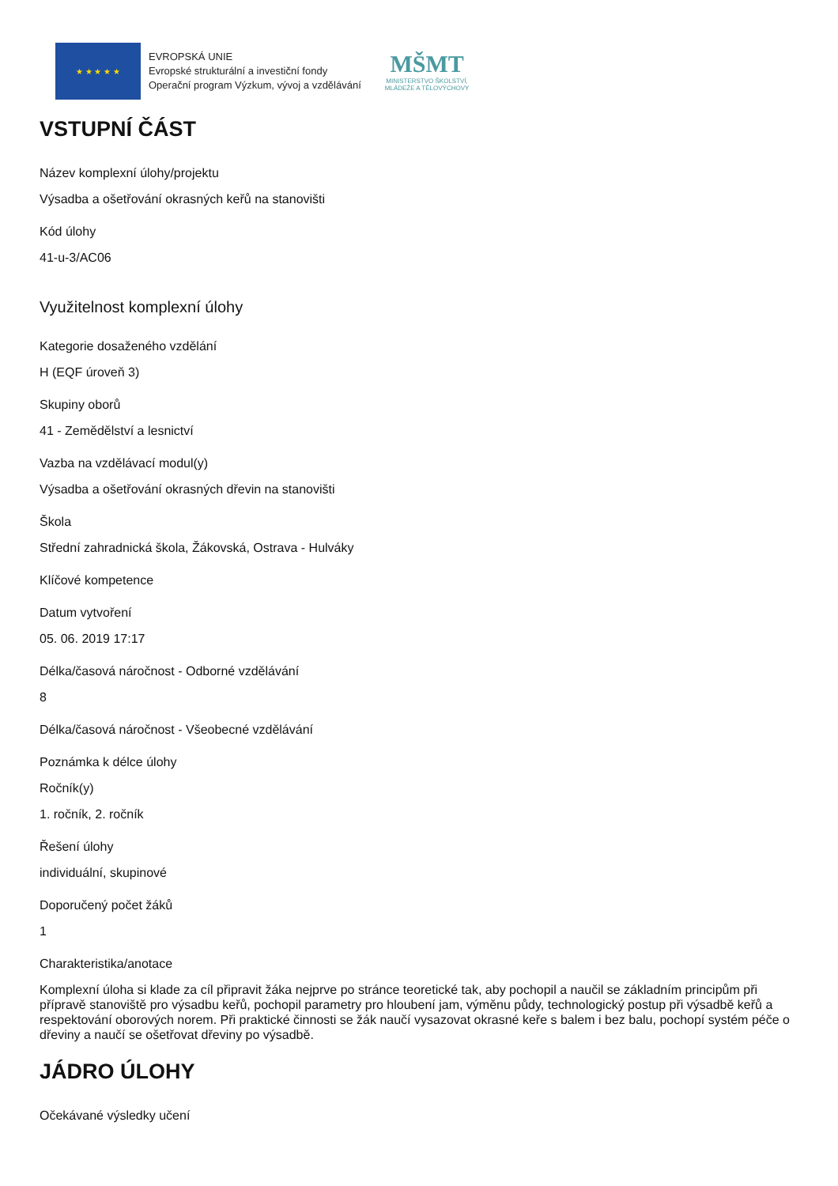★ ★ ★ ★ ★
EVROPSKÁ UNIE
Evropské strukturální a investiční fondy
Operační program Výzkum, vývoj a vzdělávání
MŠMT
MINISTERSTVO ŠKOLSTVÍ,
MLÁDEŽE A TĚLOVÝCHOVY
VSTUPNÍ ČÁST
Název komplexní úlohy/projektu
Výsadba a ošetřování okrasných keřů na stanovišti
Kód úlohy
41-u-3/AC06
Využitelnost komplexní úlohy
Kategorie dosaženého vzdělání
H (EQF úroveň 3)
Skupiny oborů
41 - Zemědělství a lesnictví
Vazba na vzdělávací modul(y)
Výsadba a ošetřování okrasných dřevin na stanovišti
Škola
Střední zahradnická škola, Žákovská, Ostrava - Hulváky
Klíčové kompetence
Datum vytvoření
05. 06. 2019 17:17
Délka/časová náročnost - Odborné vzdělávání
8
Délka/časová náročnost - Všeobecné vzdělávání
Poznámka k délce úlohy
Ročník(y)
1. ročník, 2. ročník
Řešení úlohy
individuální, skupinové
Doporučený počet žáků
1
Charakteristika/anotace
Komplexní úloha si klade za cíl připravit žáka nejprve po stránce teoretické tak, aby pochopil a naučil se základním principům při přípravě stanoviště pro výsadbu keřů, pochopil parametry pro hloubení jam, výměnu půdy, technologický postup při výsadbě keřů a respektování oborových norem. Při praktické činnosti se žák naučí vysazovat okrasné keře s balem i bez balu, pochopí systém péče o dřeviny a naučí se ošetřovat dřeviny po výsadbě.
JÁDRO ÚLOHY
Očekávané výsledky učení